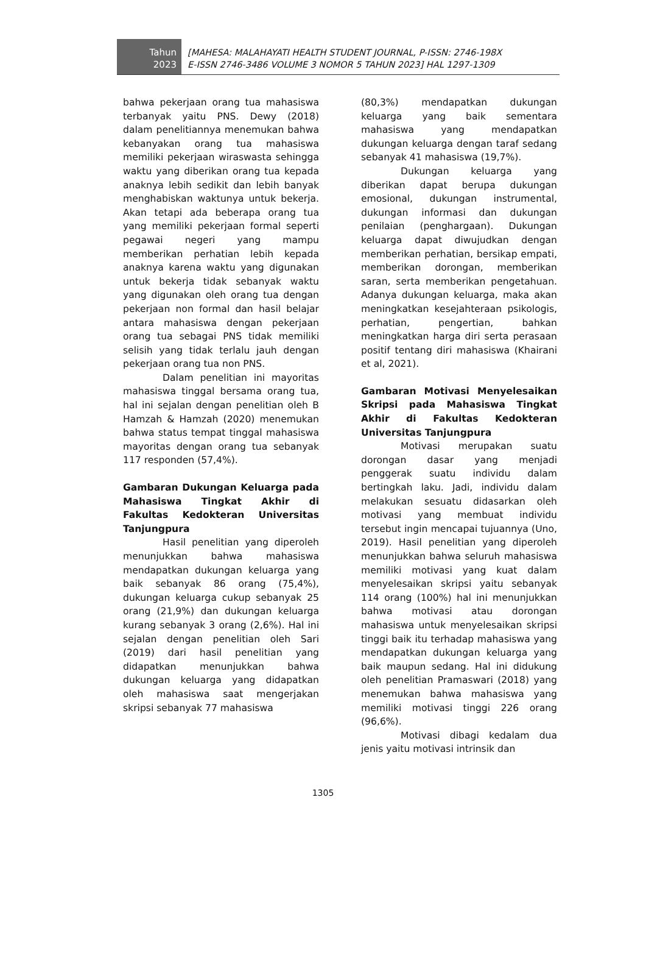Tahun
2023
[MAHESA: MALAHAYATI HEALTH STUDENT JOURNAL, P-ISSN: 2746-198X
E-ISSN 2746-3486 VOLUME 3 NOMOR 5 TAHUN 2023] HAL 1297-1309
bahwa pekerjaan orang tua mahasiswa terbanyak yaitu PNS. Dewy (2018) dalam penelitiannya menemukan bahwa kebanyakan orang tua mahasiswa memiliki pekerjaan wiraswasta sehingga waktu yang diberikan orang tua kepada anaknya lebih sedikit dan lebih banyak menghabiskan waktunya untuk bekerja. Akan tetapi ada beberapa orang tua yang memiliki pekerjaan formal seperti pegawai negeri yang mampu memberikan perhatian lebih kepada anaknya karena waktu yang digunakan untuk bekerja tidak sebanyak waktu yang digunakan oleh orang tua dengan pekerjaan non formal dan hasil belajar antara mahasiswa dengan pekerjaan orang tua sebagai PNS tidak memiliki selisih yang tidak terlalu jauh dengan pekerjaan orang tua non PNS.
Dalam penelitian ini mayoritas mahasiswa tinggal bersama orang tua, hal ini sejalan dengan penelitian oleh B Hamzah & Hamzah (2020) menemukan bahwa status tempat tinggal mahasiswa mayoritas dengan orang tua sebanyak 117 responden (57,4%).
Gambaran Dukungan Keluarga pada Mahasiswa Tingkat Akhir di Fakultas Kedokteran Universitas Tanjungpura
Hasil penelitian yang diperoleh menunjukkan bahwa mahasiswa mendapatkan dukungan keluarga yang baik sebanyak 86 orang (75,4%), dukungan keluarga cukup sebanyak 25 orang (21,9%) dan dukungan keluarga kurang sebanyak 3 orang (2,6%). Hal ini sejalan dengan penelitian oleh Sari (2019) dari hasil penelitian yang didapatkan menunjukkan bahwa dukungan keluarga yang didapatkan oleh mahasiswa saat mengerjakan skripsi sebanyak 77 mahasiswa
(80,3%) mendapatkan dukungan keluarga yang baik sementara mahasiswa yang mendapatkan dukungan keluarga dengan taraf sedang sebanyak 41 mahasiswa (19,7%).
Dukungan keluarga yang diberikan dapat berupa dukungan emosional, dukungan instrumental, dukungan informasi dan dukungan penilaian (penghargaan). Dukungan keluarga dapat diwujudkan dengan memberikan perhatian, bersikap empati, memberikan dorongan, memberikan saran, serta memberikan pengetahuan. Adanya dukungan keluarga, maka akan meningkatkan kesejahteraan psikologis, perhatian, pengertian, bahkan meningkatkan harga diri serta perasaan positif tentang diri mahasiswa (Khairani et al, 2021).
Gambaran Motivasi Menyelesaikan Skripsi pada Mahasiswa Tingkat Akhir di Fakultas Kedokteran Universitas Tanjungpura
Motivasi merupakan suatu dorongan dasar yang menjadi penggerak suatu individu dalam bertingkah laku. Jadi, individu dalam melakukan sesuatu didasarkan oleh motivasi yang membuat individu tersebut ingin mencapai tujuannya (Uno, 2019). Hasil penelitian yang diperoleh menunjukkan bahwa seluruh mahasiswa memiliki motivasi yang kuat dalam menyelesaikan skripsi yaitu sebanyak 114 orang (100%) hal ini menunjukkan bahwa motivasi atau dorongan mahasiswa untuk menyelesaikan skripsi tinggi baik itu terhadap mahasiswa yang mendapatkan dukungan keluarga yang baik maupun sedang. Hal ini didukung oleh penelitian Pramaswari (2018) yang menemukan bahwa mahasiswa yang memiliki motivasi tinggi 226 orang (96,6%).
Motivasi dibagi kedalam dua jenis yaitu motivasi intrinsik dan
1305